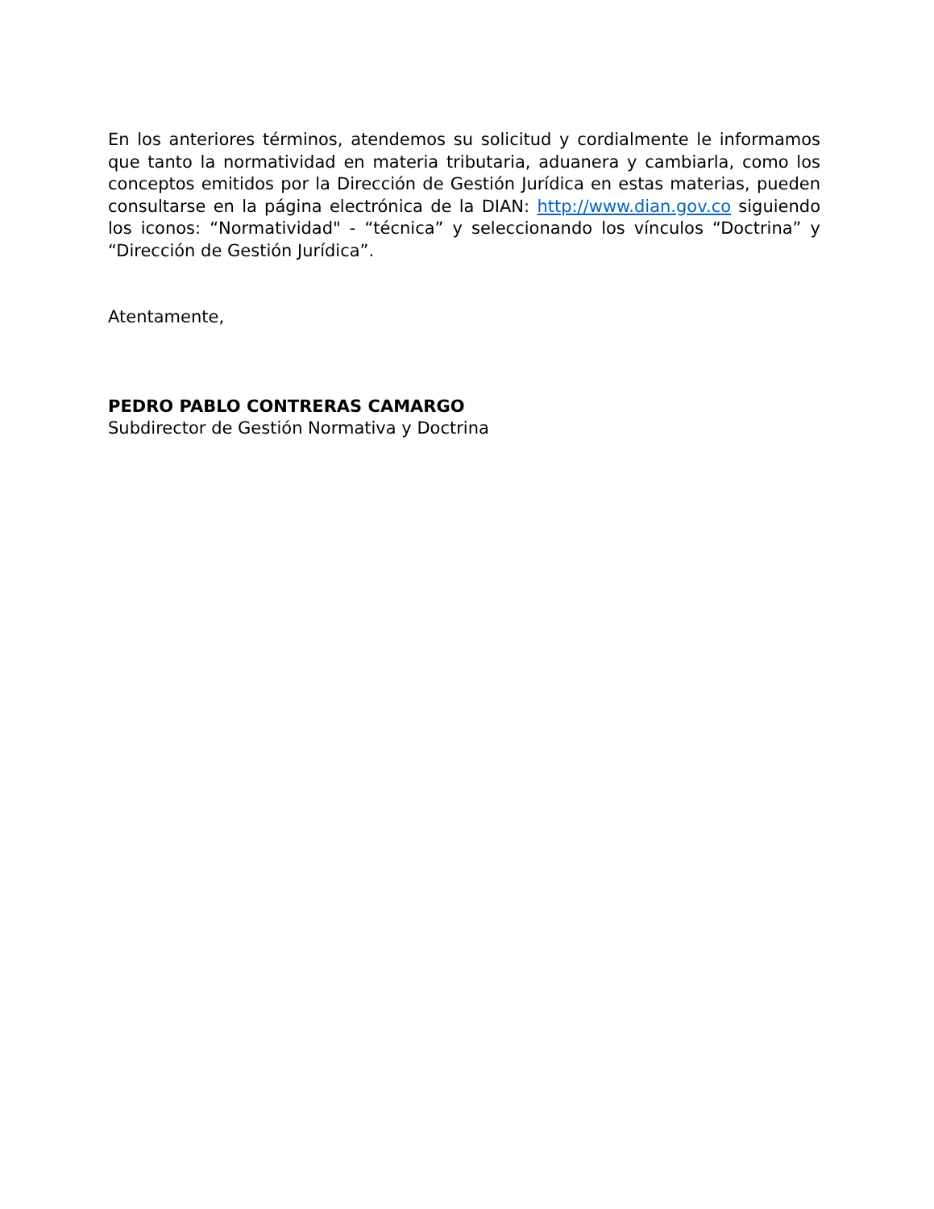En los anteriores términos, atendemos su solicitud y cordialmente le informamos que tanto la normatividad en materia tributaria, aduanera y cambiarla, como los conceptos emitidos por la Dirección de Gestión Jurídica en estas materias, pueden consultarse en la página electrónica de la DIAN: http://www.dian.gov.co siguiendo los iconos: “Normatividad" - “técnica” y seleccionando los vínculos “Doctrina” y “Dirección de Gestión Jurídica”.
Atentamente,
PEDRO PABLO CONTRERAS CAMARGO
Subdirector de Gestión Normativa y Doctrina